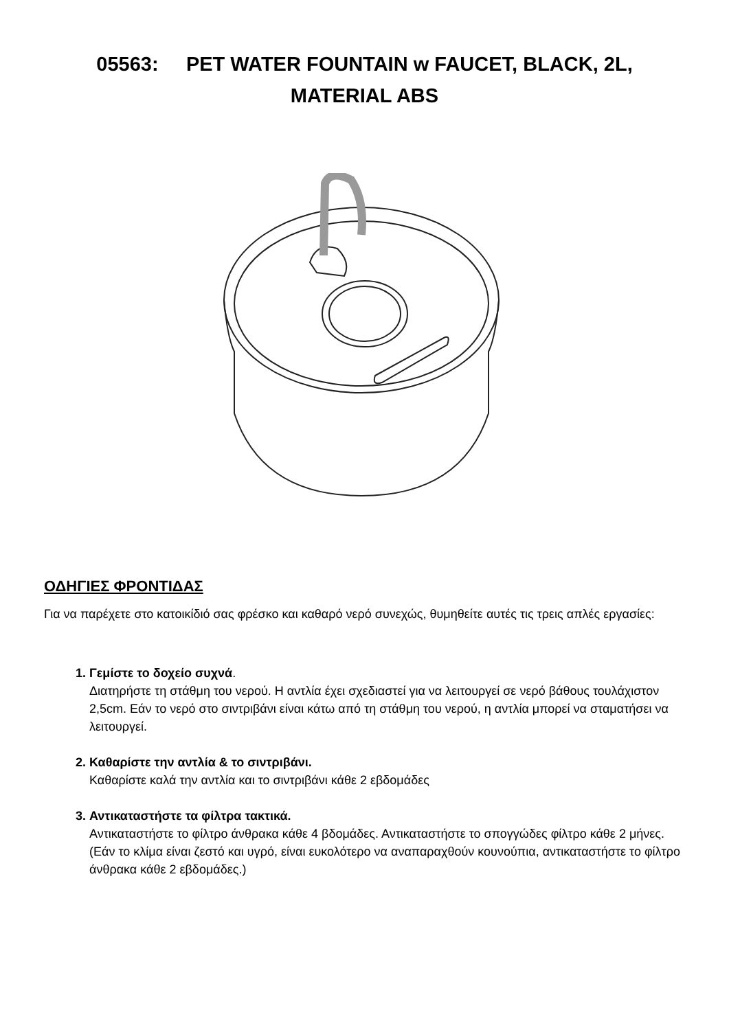05563: PET WATER FOUNTAIN w FAUCET, BLACK, 2L,
MATERIAL ABS
ΟΔΗΓΙΕΣ ΦΡΟΝΤΙΔΑΣ
Για να παρέχετε στο κατοικίδιό σας φρέσκο και καθαρό νερό συνεχώς, θυμηθείτε αυτές τις τρεις απλές εργασίες:
1. Γεμίστε το δοχείο συχνά.
Διατηρήστε τη στάθμη του νερού. Η αντλία έχει σχεδιαστεί για να λειτουργεί σε νερό βάθους τουλάχιστον 2,5cm. Εάν το νερό στο σιντριβάνι είναι κάτω από τη στάθμη του νερού, η αντλία μπορεί να σταματήσει να λειτουργεί.
2. Καθαρίστε την αντλία & το σιντριβάνι.
Καθαρίστε καλά την αντλία και το σιντριβάνι κάθε 2 εβδομάδες
3. Αντικαταστήστε τα φίλτρα τακτικά.
Αντικαταστήστε το φίλτρο άνθρακα κάθε 4 βδομάδες. Αντικαταστήστε το σπογγώδες φίλτρο κάθε 2 μήνες. (Εάν το κλίμα είναι ζεστό και υγρό, είναι ευκολότερο να αναπαραχθούν κουνούπια, αντικαταστήστε το φίλτρο άνθρακα κάθε 2 εβδομάδες.)